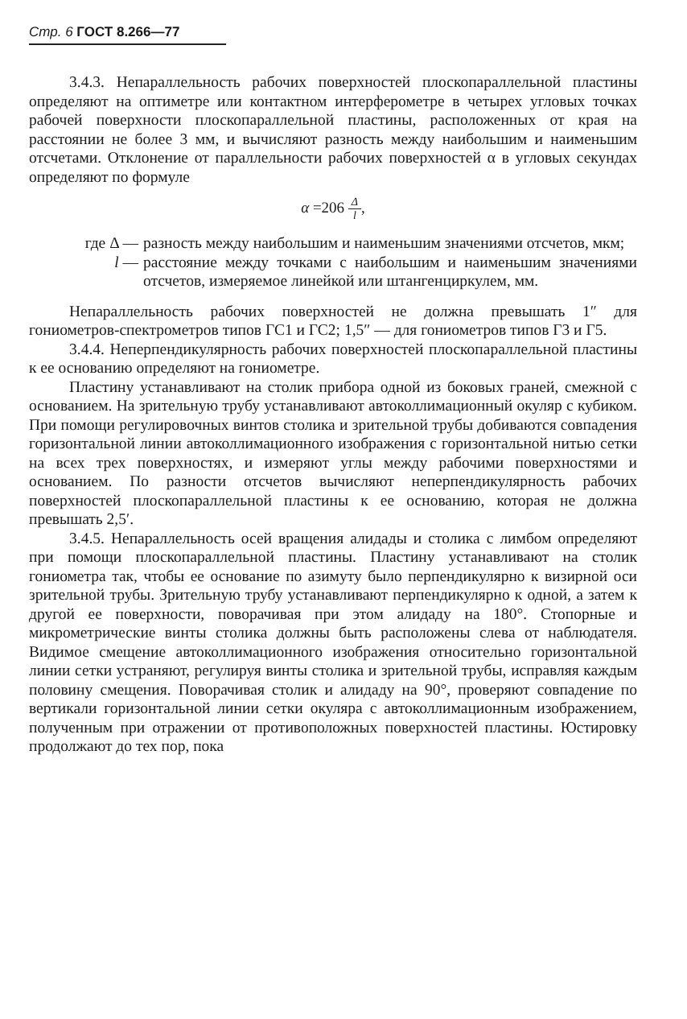Стр. 6 ГОСТ 8.266—77
3.4.3. Непараллельность рабочих поверхностей плоскопараллельной пластины определяют на оптиметре или контактном интерферометре в четырех угловых точках рабочей поверхности плоскопараллельной пластины, расположенных от края на расстоянии не более 3 мм, и вычисляют разность между наибольшим и наименьшим отсчетами. Отклонение от параллельности рабочих поверхностей α в угловых секундах определяют по формуле
α =206 Δ l,
где Δ — разность между наибольшим и наименьшим значениями отсчетов, мкм;
l — расстояние между точками с наибольшим и наименьшим значениями отсчетов, измеряемое линейкой или штангенциркулем, мм.
Непараллельность рабочих поверхностей не должна превышать 1″ для гониометров-спектрометров типов ГС1 и ГС2; 1,5″ — для гониометров типов Г3 и Г5.
3.4.4. Неперпендикулярность рабочих поверхностей плоскопараллельной пластины к ее основанию определяют на гониометре.
Пластину устанавливают на столик прибора одной из боковых граней, смежной с основанием. На зрительную трубу устанавливают автоколлимационный окуляр с кубиком. При помощи регулировочных винтов столика и зрительной трубы добиваются совпадения горизонтальной линии автоколлимационного изображения с горизонтальной нитью сетки на всех трех поверхностях, и измеряют углы между рабочими поверхностями и основанием. По разности отсчетов вычисляют неперпендикулярность рабочих поверхностей плоскопараллельной пластины к ее основанию, которая не должна превышать 2,5′.
3.4.5. Непараллельность осей вращения алидады и столика с лимбом определяют при помощи плоскопараллельной пластины. Пластину устанавливают на столик гониометра так, чтобы ее основание по азимуту было перпендикулярно к визирной оси зрительной трубы. Зрительную трубу устанавливают перпендикулярно к одной, а затем к другой ее поверхности, поворачивая при этом алидаду на 180°. Стопорные и микрометрические винты столика должны быть расположены слева от наблюдателя. Видимое смещение автоколлимационного изображения относительно горизонтальной линии сетки устраняют, регулируя винты столика и зрительной трубы, исправляя каждым половину смещения. Поворачивая столик и алидаду на 90°, проверяют совпадение по вертикали горизонтальной линии сетки окуляра с автоколлимационным изображением, полученным при отражении от противоположных поверхностей пластины. Юстировку продолжают до тех пор, пока